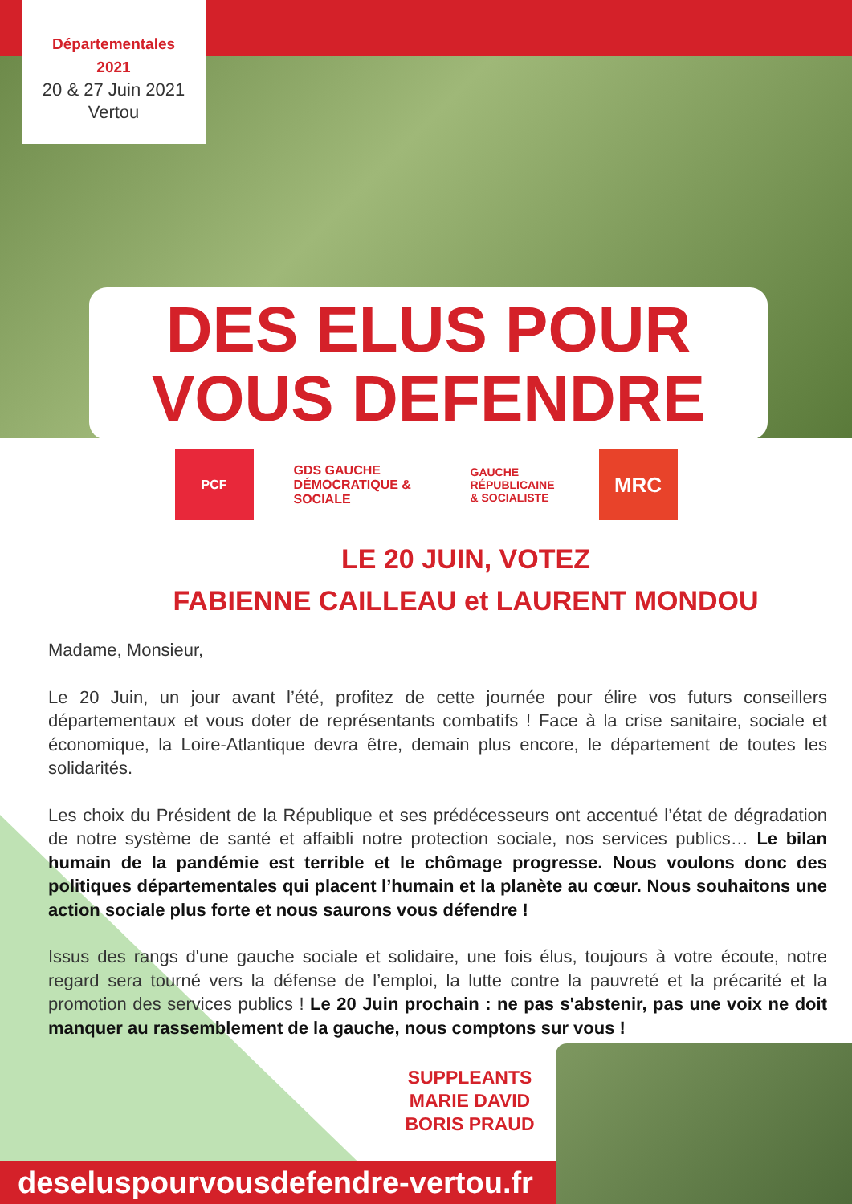Départementales
2021
20 & 27 Juin 2021
Vertou
DES ELUS POUR
VOUS DEFENDRE
PCF GDS GAUCHE DÉMOCRATIQUE & SOCIALE
GAUCHE RÉPUBLICAINE & SOCIALISTE
MRC
LE 20 JUIN, VOTEZ
FABIENNE CAILLEAU et LAURENT MONDOU
Madame, Monsieur,
Le 20 Juin, un jour avant l’été, profitez de cette journée pour élire vos futurs conseillers départementaux et vous doter de représentants combatifs ! Face à la crise sanitaire, sociale et économique, la Loire-Atlantique devra être, demain plus encore, le département de toutes les solidarités.
Les choix du Président de la République et ses prédécesseurs ont accentué l’état de dégradation de notre système de santé et affaibli notre protection sociale, nos services publics… Le bilan humain de la pandémie est terrible et le chômage progresse. Nous voulons donc des politiques départementales qui placent l’humain et la planète au cœur. Nous souhaitons une action sociale plus forte et nous saurons vous défendre !
Issus des rangs d'une gauche sociale et solidaire, une fois élus, toujours à votre écoute, notre regard sera tourné vers la défense de l’emploi, la lutte contre la pauvreté et la précarité et la promotion des services publics ! Le 20 Juin prochain : ne pas s'abstenir, pas une voix ne doit manquer au rassemblement de la gauche, nous comptons sur vous !
SUPPLEANTS
MARIE DAVID
BORIS PRAUD
deseluspourvousdefendre-vertou.fr